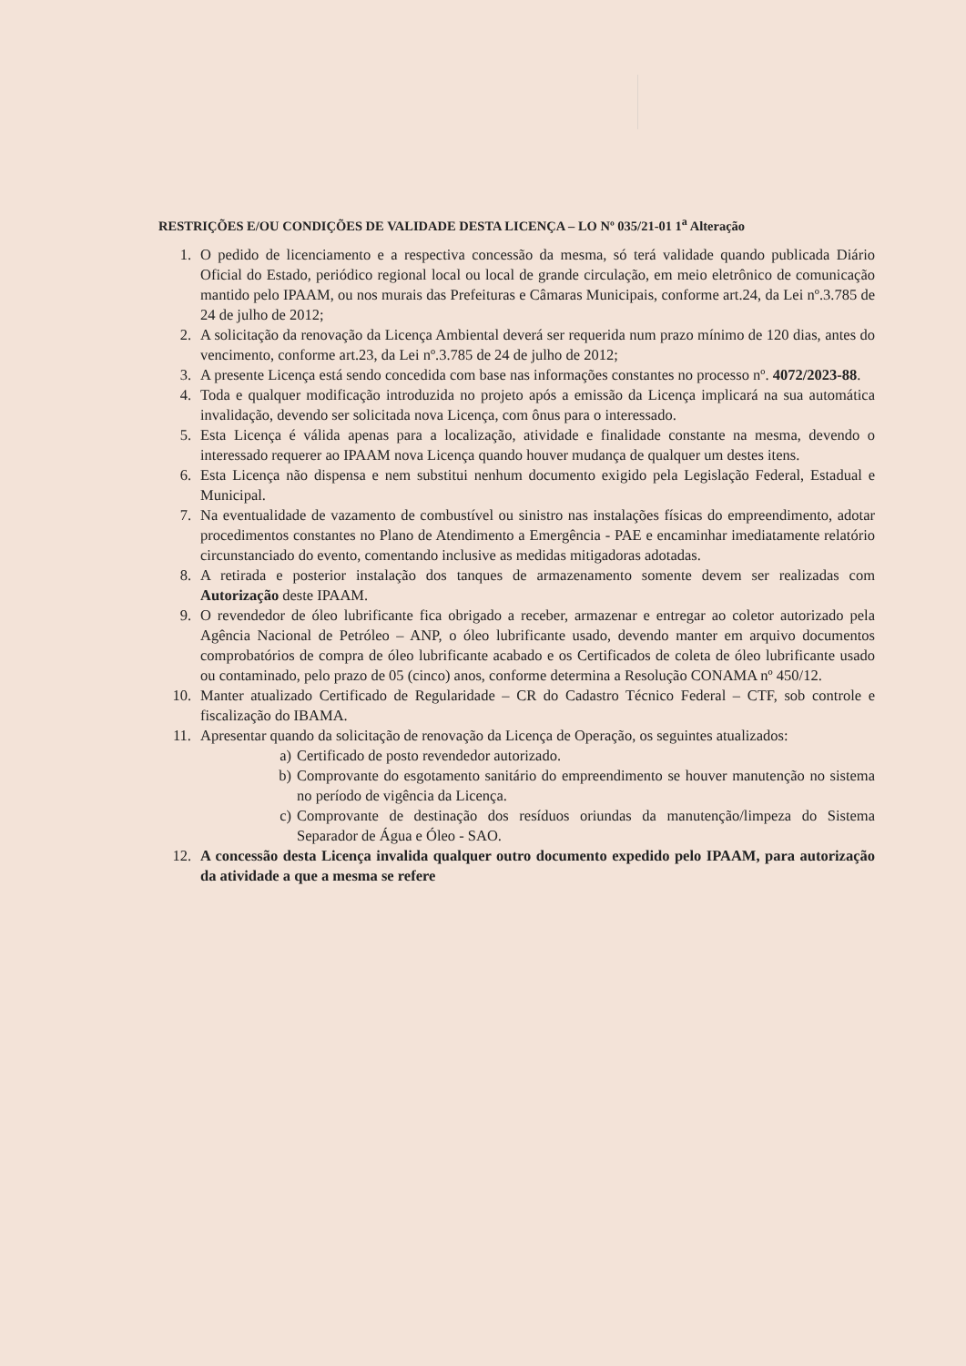RESTRIÇÕES E/OU CONDIÇÕES DE VALIDADE DESTA LICENÇA – LO Nº 035/21-01 1<sup>a</sup> Alteração
1. O pedido de licenciamento e a respectiva concessão da mesma, só terá validade quando publicada Diário Oficial do Estado, periódico regional local ou local de grande circulação, em meio eletrônico de comunicação mantido pelo IPAAM, ou nos murais das Prefeituras e Câmaras Municipais, conforme art.24, da Lei nº.3.785 de 24 de julho de 2012;
2. A solicitação da renovação da Licença Ambiental deverá ser requerida num prazo mínimo de 120 dias, antes do vencimento, conforme art.23, da Lei nº.3.785 de 24 de julho de 2012;
3. A presente Licença está sendo concedida com base nas informações constantes no processo nº. 4072/2023-88.
4. Toda e qualquer modificação introduzida no projeto após a emissão da Licença implicará na sua automática invalidação, devendo ser solicitada nova Licença, com ônus para o interessado.
5. Esta Licença é válida apenas para a localização, atividade e finalidade constante na mesma, devendo o interessado requerer ao IPAAM nova Licença quando houver mudança de qualquer um destes itens.
6. Esta Licença não dispensa e nem substitui nenhum documento exigido pela Legislação Federal, Estadual e Municipal.
7. Na eventualidade de vazamento de combustível ou sinistro nas instalações físicas do empreendimento, adotar procedimentos constantes no Plano de Atendimento a Emergência - PAE e encaminhar imediatamente relatório circunstanciado do evento, comentando inclusive as medidas mitigadoras adotadas.
8. A retirada e posterior instalação dos tanques de armazenamento somente devem ser realizadas com Autorização deste IPAAM.
9. O revendedor de óleo lubrificante fica obrigado a receber, armazenar e entregar ao coletor autorizado pela Agência Nacional de Petróleo – ANP, o óleo lubrificante usado, devendo manter em arquivo documentos comprobatórios de compra de óleo lubrificante acabado e os Certificados de coleta de óleo lubrificante usado ou contaminado, pelo prazo de 05 (cinco) anos, conforme determina a Resolução CONAMA nº 450/12.
10. Manter atualizado Certificado de Regularidade – CR do Cadastro Técnico Federal – CTF, sob controle e fiscalização do IBAMA.
11. Apresentar quando da solicitação de renovação da Licença de Operação, os seguintes atualizados:
a) Certificado de posto revendedor autorizado.
b) Comprovante do esgotamento sanitário do empreendimento se houver manutenção no sistema no período de vigência da Licença.
c) Comprovante de destinação dos resíduos oriundas da manutenção/limpeza do Sistema Separador de Água e Óleo - SAO.
12. A concessão desta Licença invalida qualquer outro documento expedido pelo IPAAM, para autorização da atividade a que a mesma se refere